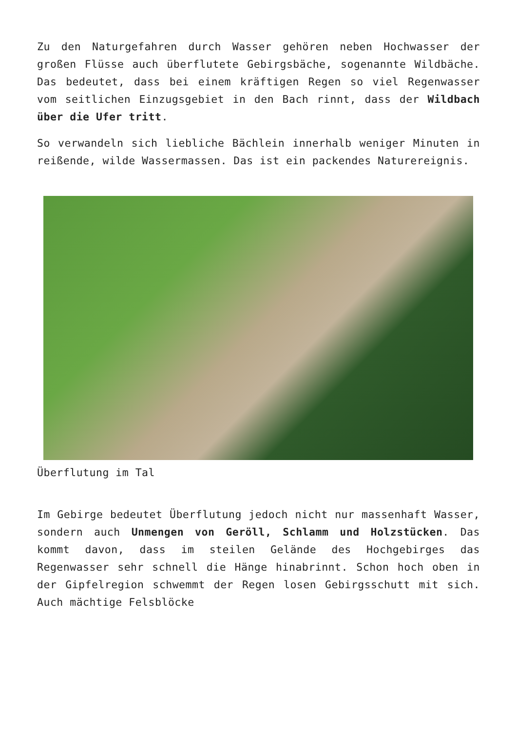Zu den Naturgefahren durch Wasser gehören neben Hochwasser der großen Flüsse auch überflutete Gebirgsbäche, sogenannte Wildbäche. Das bedeutet, dass bei einem kräftigen Regen so viel Regenwasser vom seitlichen Einzugsgebiet in den Bach rinnt, dass der Wildbach über die Ufer tritt.
So verwandeln sich liebliche Bächlein innerhalb weniger Minuten in reißende, wilde Wassermassen. Das ist ein packendes Naturereignis.
Überflutung im Tal
Im Gebirge bedeutet Überflutung jedoch nicht nur massenhaft Wasser, sondern auch Unmengen von Geröll, Schlamm und Holzstücken. Das kommt davon, dass im steilen Gelände des Hochgebirges das Regenwasser sehr schnell die Hänge hinabrinnt. Schon hoch oben in der Gipfelregion schwemmt der Regen losen Gebirgsschutt mit sich. Auch mächtige Felsblöcke